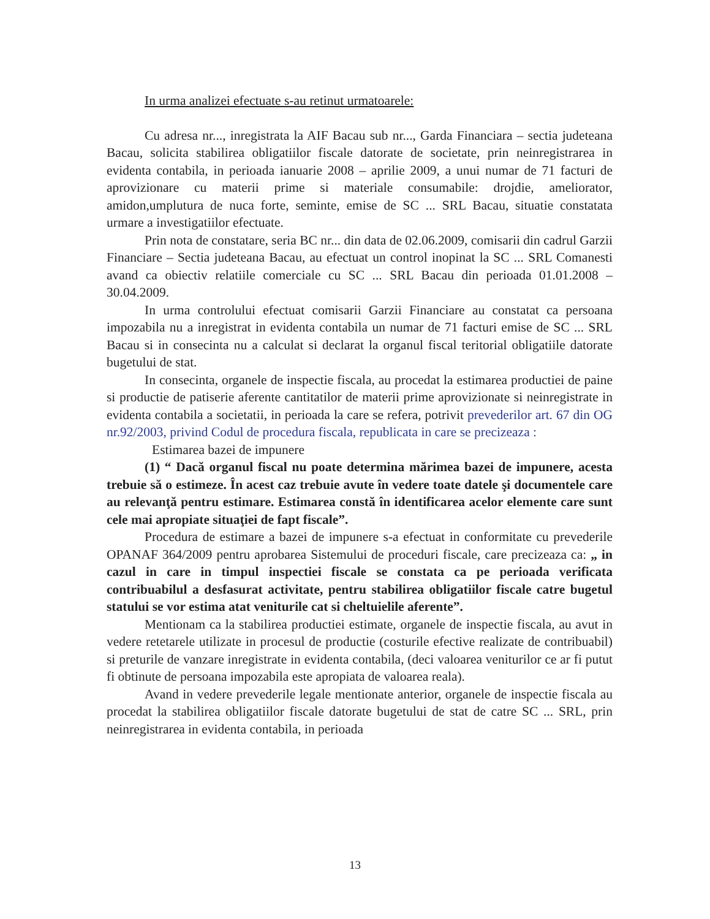In urma analizei efectuate s-au retinut urmatoarele:
Cu adresa nr..., inregistrata la AIF Bacau sub nr..., Garda Financiara – sectia judeteana Bacau, solicita stabilirea obligatiilor fiscale datorate de societate, prin neinregistrarea in evidenta contabila, in perioada ianuarie 2008 – aprilie 2009, a unui numar de 71 facturi de aprovizionare cu materii prime si materiale consumabile: drojdie, ameliorator, amidon,umplutura de nuca forte, seminte, emise de SC ... SRL Bacau, situatie constatata urmare a investigatiilor efectuate.
Prin nota de constatare, seria BC nr... din data de 02.06.2009, comisarii din cadrul Garzii Financiare – Sectia judeteana Bacau, au efectuat un control inopinat la SC ... SRL Comanesti avand ca obiectiv relatiile comerciale cu SC ... SRL Bacau din perioada 01.01.2008 – 30.04.2009.
In urma controlului efectuat comisarii Garzii Financiare au constatat ca persoana impozabila nu a inregistrat in evidenta contabila un numar de 71 facturi emise de SC ... SRL Bacau si in consecinta nu a calculat si declarat la organul fiscal teritorial obligatiile datorate bugetului de stat.
In consecinta, organele de inspectie fiscala, au procedat la estimarea productiei de paine si productie de patiserie aferente cantitatilor de materii prime aprovizionate si neinregistrate in evidenta contabila a societatii, in perioada la care se refera, potrivit prevederilor art. 67 din OG nr.92/2003, privind Codul de procedura fiscala, republicata in care se precizeaza :
Estimarea bazei de impunere
(1) “ Dacă organul fiscal nu poate determina mărimea bazei de impunere, acesta trebuie să o estimeze. În acest caz trebuie avute în vedere toate datele şi documentele care au relevanţă pentru estimare. Estimarea constă în identificarea acelor elemente care sunt cele mai apropiate situaţiei de fapt fiscale”.
Procedura de estimare a bazei de impunere s-a efectuat in conformitate cu prevederile OPANAF 364/2009 pentru aprobarea Sistemului de proceduri fiscale, care precizeaza ca: „ in cazul in care in timpul inspectiei fiscale se constata ca pe perioada verificata contribuabilul a desfasurat activitate, pentru stabilirea obligatiilor fiscale catre bugetul statului se vor estima atat veniturile cat si cheltuielile aferente”.
Mentionam ca la stabilirea productiei estimate, organele de inspectie fiscala, au avut in vedere retetarele utilizate in procesul de productie (costurile efective realizate de contribuabil) si preturile de vanzare inregistrate in evidenta contabila, (deci valoarea veniturilor ce ar fi putut fi obtinute de persoana impozabila este apropiata de valoarea reala).
Avand in vedere prevederile legale mentionate anterior, organele de inspectie fiscala au procedat la stabilirea obligatiilor fiscale datorate bugetului de stat de catre SC ... SRL, prin neinregistrarea in evidenta contabila, in perioada
13